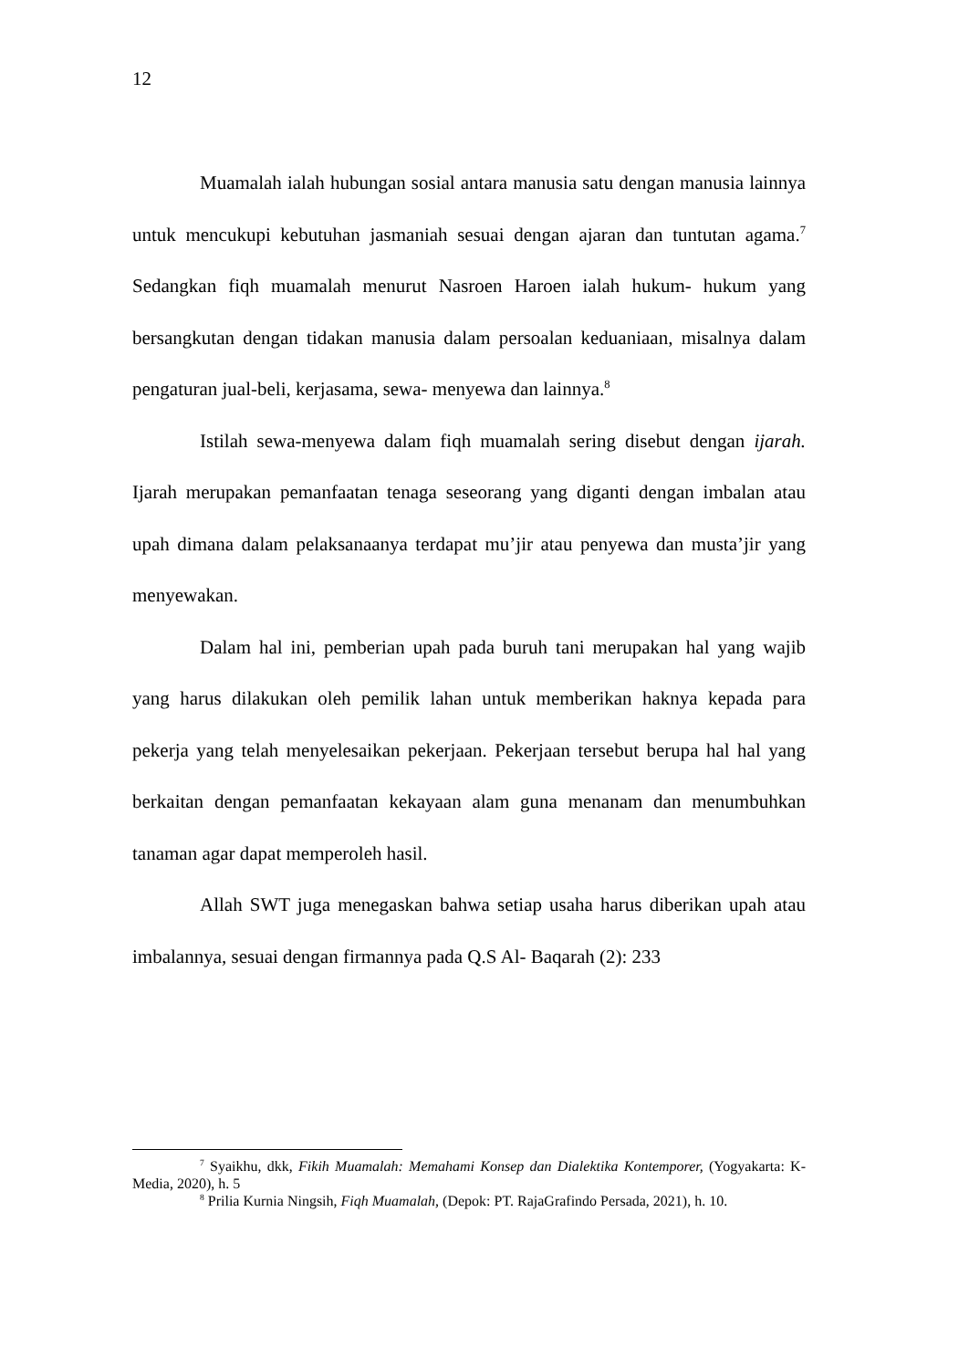12
Muamalah ialah hubungan sosial antara manusia satu dengan manusia lainnya untuk mencukupi kebutuhan jasmaniah sesuai dengan ajaran dan tuntutan agama.<sup>7</sup> Sedangkan fiqh muamalah menurut Nasroen Haroen ialah hukum- hukum yang bersangkutan dengan tidakan manusia dalam persoalan keduaniaan, misalnya dalam pengaturan jual-beli, kerjasama, sewa- menyewa dan lainnya.<sup>8</sup>
Istilah sewa-menyewa dalam fiqh muamalah sering disebut dengan ijarah. Ijarah merupakan pemanfaatan tenaga seseorang yang diganti dengan imbalan atau upah dimana dalam pelaksanaanya terdapat mu’jir atau penyewa dan musta’jir yang menyewakan.
Dalam hal ini, pemberian upah pada buruh tani merupakan hal yang wajib yang harus dilakukan oleh pemilik lahan untuk memberikan haknya kepada para pekerja yang telah menyelesaikan pekerjaan. Pekerjaan tersebut berupa hal hal yang berkaitan dengan pemanfaatan kekayaan alam guna menanam dan menumbuhkan tanaman agar dapat memperoleh hasil.
Allah SWT juga menegaskan bahwa setiap usaha harus diberikan upah atau imbalannya, sesuai dengan firmannya pada Q.S Al- Baqarah (2): 233
<sup>7</sup> Syaikhu, dkk, Fikih Muamalah: Memahami Konsep dan Dialektika Kontemporer, (Yogyakarta: K-Media, 2020), h. 5
<sup>8</sup> Prilia Kurnia Ningsih, Fiqh Muamalah, (Depok: PT. RajaGrafindo Persada, 2021), h. 10.